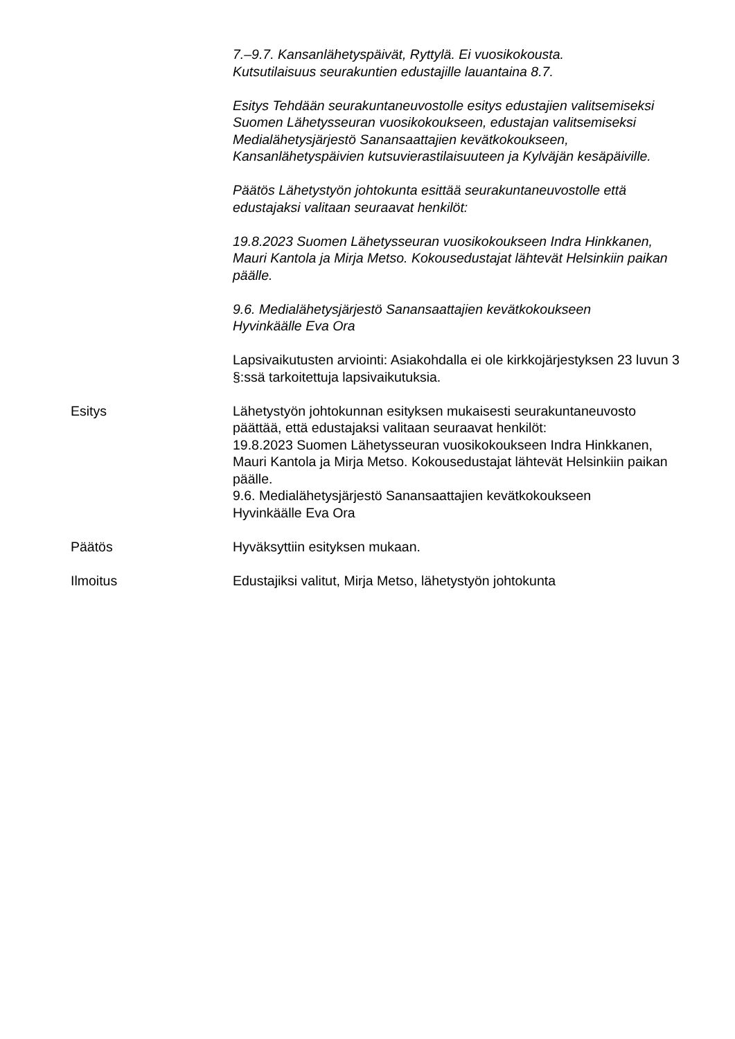7.–9.7. Kansanlähetyspäivät, Ryttylä. Ei vuosikokousta.
Kutsutilaisuus seurakuntien edustajille lauantaina 8.7.
Esitys Tehdään seurakuntaneuvostolle esitys edustajien valitsemiseksi Suomen Lähetysseuran vuosikokoukseen, edustajan valitsemiseksi Medialähetysjärjestö Sanansaattajien kevätkokoukseen, Kansanlähetyspäivien kutsuvierastilaisuuteen ja Kylväjän kesäpäiville.
Päätös Lähetystyön johtokunta esittää seurakuntaneuvostolle että edustajaksi valitaan seuraavat henkilöt:
19.8.2023 Suomen Lähetysseuran vuosikokoukseen Indra Hinkkanen, Mauri Kantola ja Mirja Metso. Kokousedustajat lähtevät Helsinkiin paikan päälle.
9.6. Medialähetysjärjestö Sanansaattajien kevätkokoukseen
Hyvinkäälle Eva Ora
Lapsivaikutusten arviointi: Asiakohdalla ei ole kirkkojärjestyksen 23 luvun 3 §:ssä tarkoitettuja lapsivaikutuksia.
Esitys Lähetystyön johtokunnan esityksen mukaisesti seurakuntaneuvosto päättää, että edustajaksi valitaan seuraavat henkilöt:
19.8.2023 Suomen Lähetysseuran vuosikokoukseen Indra Hinkkanen, Mauri Kantola ja Mirja Metso. Kokousedustajat lähtevät Helsinkiin paikan päälle.
9.6. Medialähetysjärjestö Sanansaattajien kevätkokoukseen
Hyvinkäälle Eva Ora
Päätös Hyväksyttiin esityksen mukaan.
Ilmoitus Edustajiksi valitut, Mirja Metso, lähetystyön johtokunta